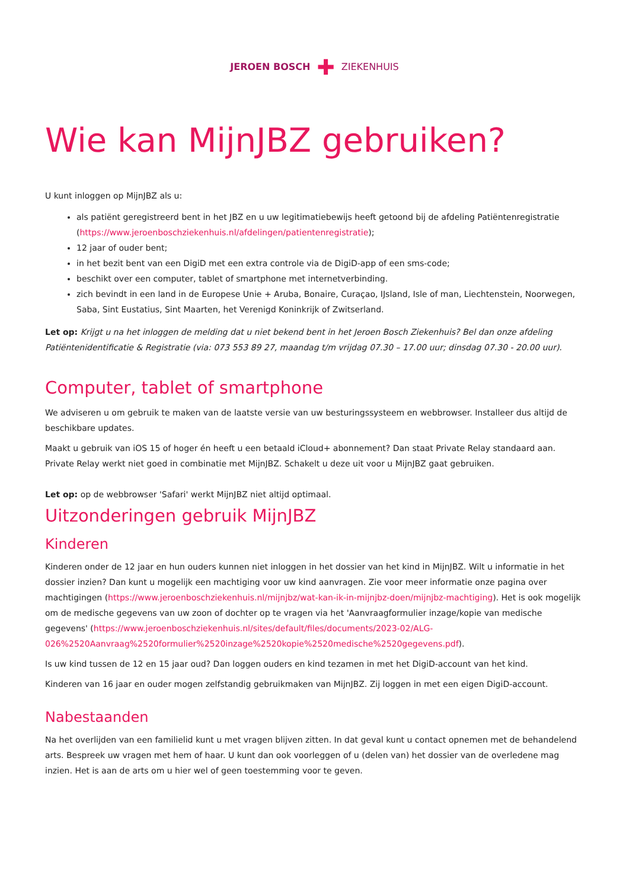JEROEN BOSCH ✚ ZIEKENHUIS
Wie kan MijnJBZ gebruiken?
U kunt inloggen op MijnJBZ als u:
als patiënt geregistreerd bent in het JBZ en u uw legitimatiebewijs heeft getoond bij de afdeling Patiëntenregistratie (https://www.jeroenboschziekenhuis.nl/afdelingen/patientenregistratie);
12 jaar of ouder bent;
in het bezit bent van een DigiD met een extra controle via de DigiD-app of een sms-code;
beschikt over een computer, tablet of smartphone met internetverbinding.
zich bevindt in een land in de Europese Unie + Aruba, Bonaire, Curaçao, IJsland, Isle of man, Liechtenstein, Noorwegen, Saba, Sint Eustatius, Sint Maarten, het Verenigd Koninkrijk of Zwitserland.
Let op: Krijgt u na het inloggen de melding dat u niet bekend bent in het Jeroen Bosch Ziekenhuis? Bel dan onze afdeling Patiëntenidentificatie & Registratie (via: 073 553 89 27, maandag t/m vrijdag 07.30 – 17.00 uur; dinsdag 07.30 - 20.00 uur).
Computer, tablet of smartphone
We adviseren u om gebruik te maken van de laatste versie van uw besturingssysteem en webbrowser. Installeer dus altijd de beschikbare updates.
Maakt u gebruik van iOS 15 of hoger én heeft u een betaald iCloud+ abonnement? Dan staat Private Relay standaard aan. Private Relay werkt niet goed in combinatie met MijnJBZ. Schakelt u deze uit voor u MijnJBZ gaat gebruiken.
Let op: op de webbrowser 'Safari' werkt MijnJBZ niet altijd optimaal.
Uitzonderingen gebruik MijnJBZ
Kinderen
Kinderen onder de 12 jaar en hun ouders kunnen niet inloggen in het dossier van het kind in MijnJBZ. Wilt u informatie in het dossier inzien? Dan kunt u mogelijk een machtiging voor uw kind aanvragen. Zie voor meer informatie onze pagina over machtigingen (https://www.jeroenboschziekenhuis.nl/mijnjbz/wat-kan-ik-in-mijnjbz-doen/mijnjbz-machtiging). Het is ook mogelijk om de medische gegevens van uw zoon of dochter op te vragen via het 'Aanvraagformulier inzage/kopie van medische gegevens' (https://www.jeroenboschziekenhuis.nl/sites/default/files/documents/2023-02/ALG-026%2520Aanvraag%2520formulier%2520inzage%2520kopie%2520medische%2520gegevens.pdf).
Is uw kind tussen de 12 en 15 jaar oud? Dan loggen ouders en kind tezamen in met het DigiD-account van het kind.
Kinderen van 16 jaar en ouder mogen zelfstandig gebruikmaken van MijnJBZ. Zij loggen in met een eigen DigiD-account.
Nabestaanden
Na het overlijden van een familielid kunt u met vragen blijven zitten. In dat geval kunt u contact opnemen met de behandelend arts. Bespreek uw vragen met hem of haar. U kunt dan ook voorleggen of u (delen van) het dossier van de overledene mag inzien. Het is aan de arts om u hier wel of geen toestemming voor te geven.